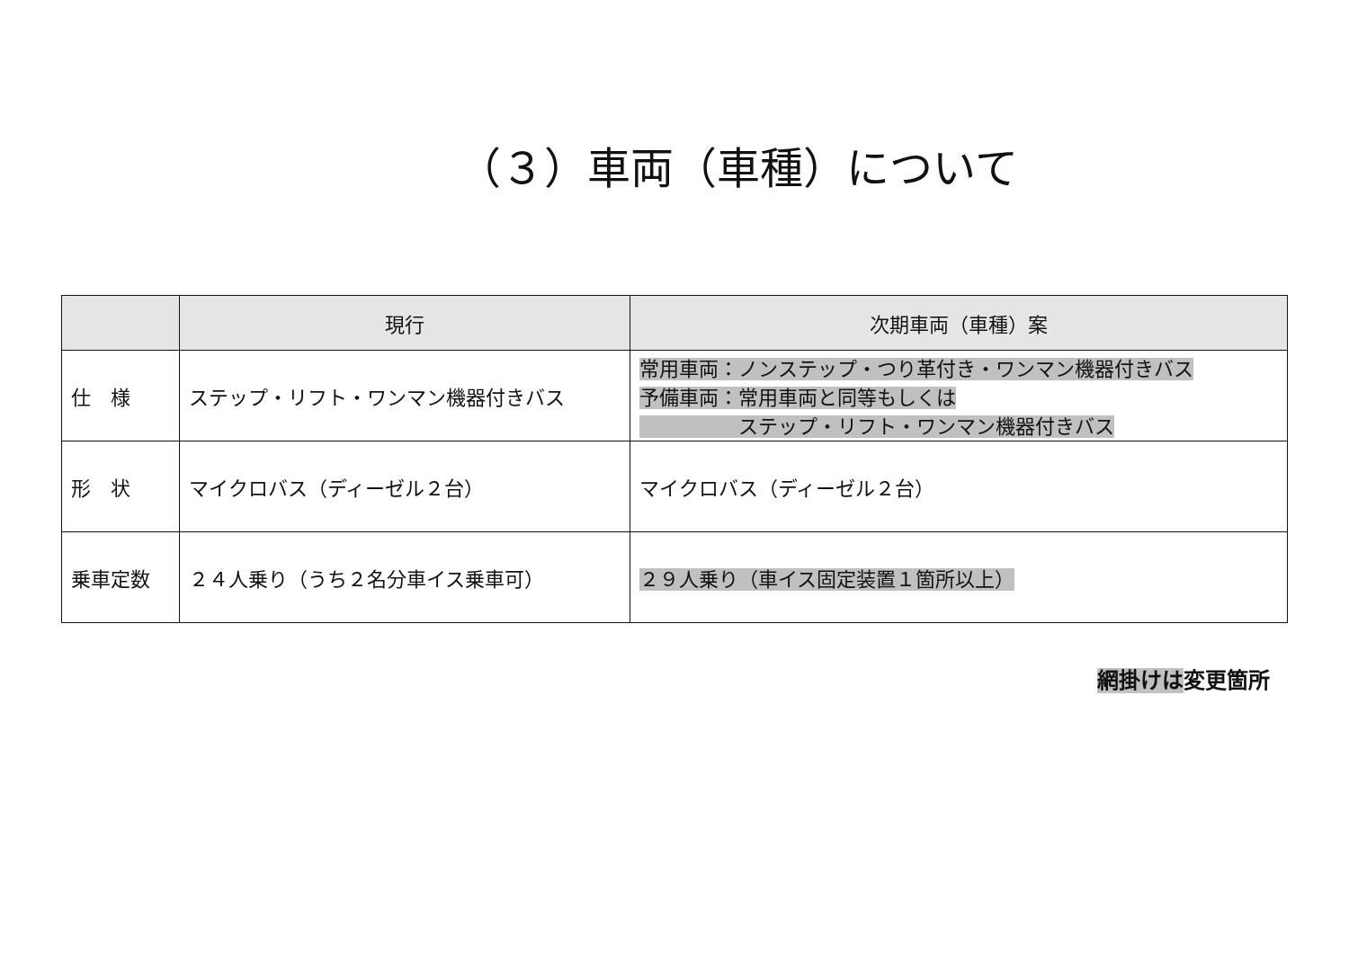（３）車両（車種）について
| | 現行 | 次期車両（車種）案 |
| --- | --- | --- |
| 仕 様 | ステップ・リフト・ワンマン機器付きバス | 常用車両：ノンステップ・つり革付き・ワンマン機器付きバス 予備車両：常用車両と同等もしくは ステップ・リフト・ワンマン機器付きバス |
| 形 状 | マイクロバス（ディーゼル２台） | マイクロバス（ディーゼル２台） |
| 乗車定数 | ２４人乗り（うち２名分車イス乗車可） | ２９人乗り（車イス固定装置１箇所以上） |
網掛けは変更箇所